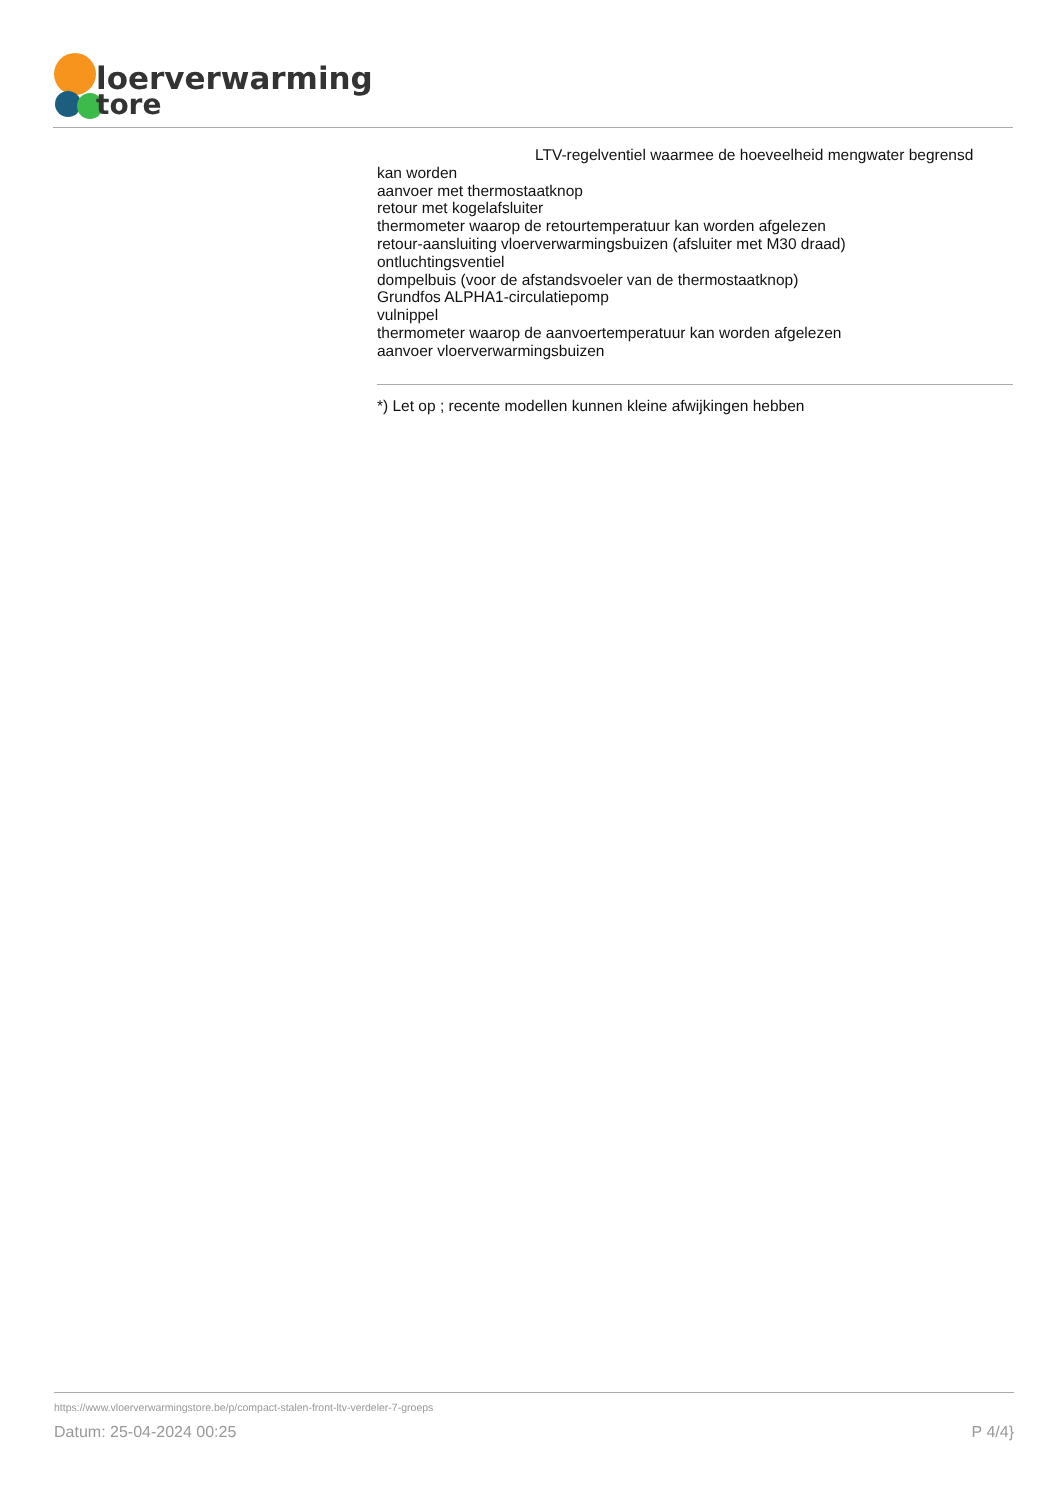loerverwarming
tore
LTV-regelventiel waarmee de hoeveelheid mengwater begrensd
kan worden
aanvoer met thermostaatknop
retour met kogelafsluiter
thermometer waarop de retourtemperatuur kan worden afgelezen
retour-aansluiting vloerverwarmingsbuizen (afsluiter met M30 draad)
ontluchtingsventiel
dompelbuis (voor de afstandsvoeler van de thermostaatknop)
Grundfos ALPHA1-circulatiepomp
vulnippel
thermometer waarop de aanvoertemperatuur kan worden afgelezen
aanvoer vloerverwarmingsbuizen
*) Let op ; recente modellen kunnen kleine afwijkingen hebben
https://www.vloerverwarmingstore.be/p/compact-stalen-front-ltv-verdeler-7-groeps
Datum: 25-04-2024 00:25 P 4/4}